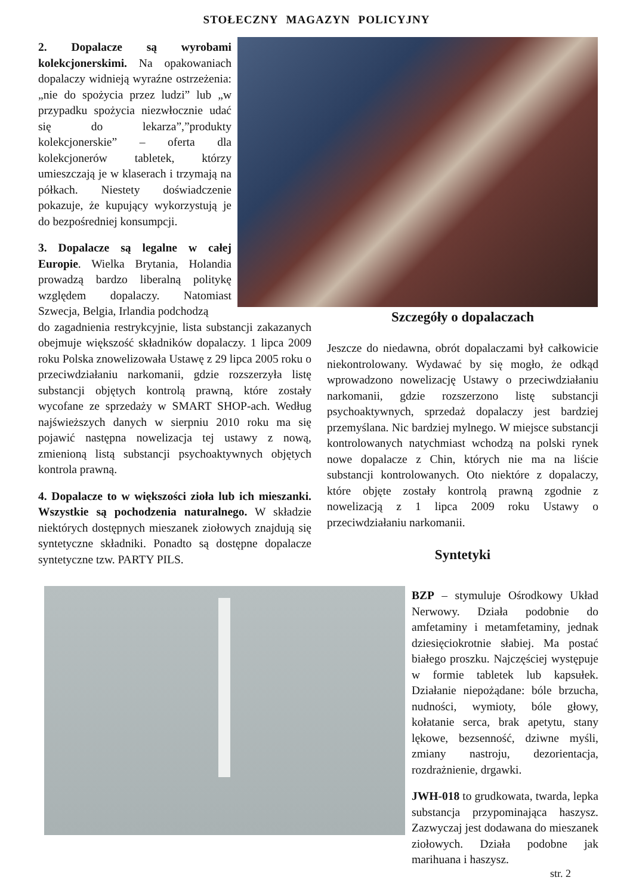STOŁECZNY MAGAZYN POLICYJNY
2. Dopalacze są wyrobami kolekcjonerskimi. Na opakowaniach dopalaczy widnieją wyraźne ostrzeżenia: „nie do spożycia przez ludzi” lub „w przypadku spożycia niezwłocznie udać się do lekarza”,”produkty kolekcjonerskie” – oferta dla kolekcjonerów tabletek, którzy umieszczają je w klaserach i trzymają na półkach. Niestety doświadczenie pokazuje, że kupujący wykorzystują je do bezpośredniej konsumpcji.
3. Dopalacze są legalne w całej Europie. Wielka Brytania, Holandia prowadzą bardzo liberalną politykę względem dopalaczy. Natomiast Szwecja, Belgia, Irlandia podchodzą
do zagadnienia restrykcyjnie, lista substancji zakazanych obejmuje większość składników dopalaczy. 1 lipca 2009 roku Polska znowelizowała Ustawę z 29 lipca 2005 roku o przeciwdziałaniu narkomanii, gdzie rozszerzyła listę substancji objętych kontrolą prawną, które zostały wycofane ze sprzedaży w SMART SHOP-ach. Według najświeższych danych w sierpniu 2010 roku ma się pojawić następna nowelizacja tej ustawy z nową, zmienioną listą substancji psychoaktywnych objętych kontrola prawną.
4. Dopalacze to w większości zioła lub ich mieszanki. Wszystkie są pochodzenia naturalnego. W składzie niektórych dostępnych mieszanek ziołowych znajdują się syntetyczne składniki. Ponadto są dostępne dopalacze syntetyczne tzw. PARTY PILS.
Szczegóły o dopalaczach
Jeszcze do niedawna, obrót dopalaczami był całkowicie niekontrolowany. Wydawać by się mogło, że odkąd wprowadzono nowelizację Ustawy o przeciwdziałaniu narkomanii, gdzie rozszerzono listę substancji psychoaktywnych, sprzedaż dopalaczy jest bardziej przemyślana. Nic bardziej mylnego. W miejsce substancji kontrolowanych natychmiast wchodzą na polski rynek nowe dopalacze z Chin, których nie ma na liście substancji kontrolowanych. Oto niektóre z dopalaczy, które objęte zostały kontrolą prawną zgodnie z nowelizacją z 1 lipca 2009 roku Ustawy o przeciwdziałaniu narkomanii.
Syntetyki
BZP – stymuluje Ośrodkowy Układ Nerwowy. Działa podobnie do amfetaminy i metamfetaminy, jednak dziesięciokrotnie słabiej. Ma postać białego proszku. Najczęściej występuje w formie tabletek lub kapsułek. Działanie niepożądane: bóle brzucha, nudności, wymioty, bóle głowy, kołatanie serca, brak apetytu, stany lękowe, bezsenność, dziwne myśli, zmiany nastroju, dezorientacja, rozdrażnienie, drgawki.
JWH-018 to grudkowata, twarda, lepka substancja przypominająca haszysz. Zazwyczaj jest dodawana do mieszanek ziołowych. Działa podobne jak marihuana i haszysz.
str. 2